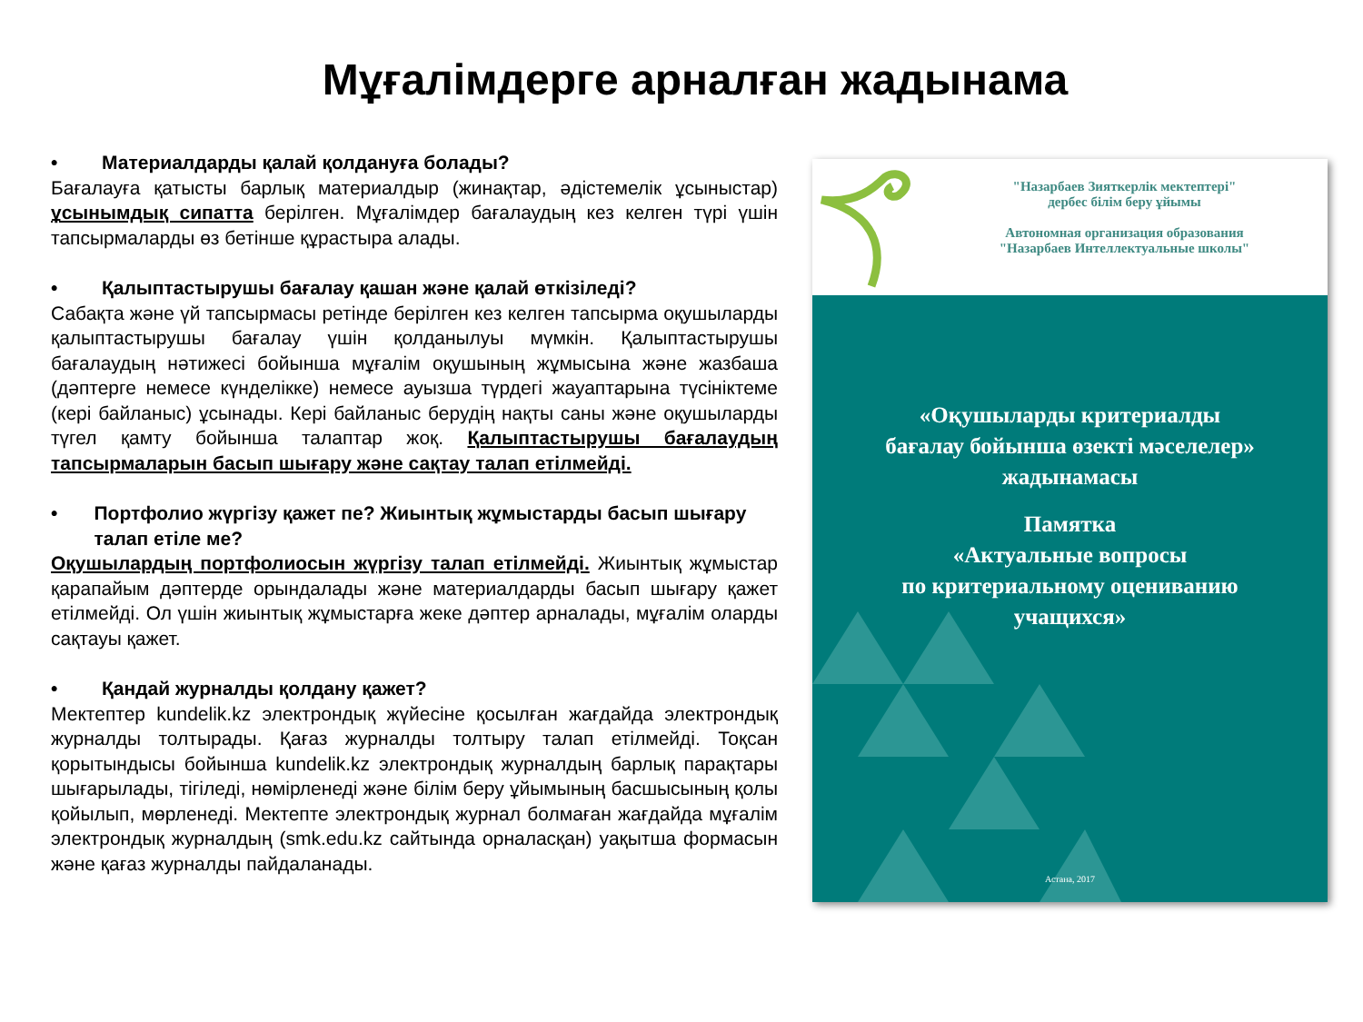Мұғалімдерге арналған жадынама
• Материалдарды қалай қолдануға болады?
Бағалауға қатысты барлық материалдыр (жинақтар, әдістемелік ұсыныстар) ұсынымдық сипатта берілген. Мұғалімдер бағалаудың кез келген түрі үшін тапсырмаларды өз бетінше құрастыра алады.
• Қалыптастырушы бағалау қашан және қалай өткізіледі?
Сабақта және үй тапсырмасы ретінде берілген кез келген тапсырма оқушыларды қалыптастырушы бағалау үшін қолданылуы мүмкін. Қалыптастырушы бағалаудың нәтижесі бойынша мұғалім оқушының жұмысына және жазбаша (дәптерге немесе күнделікке) немесе ауызша түрдегі жауаптарына түсініктеме (кері байланыс) ұсынады. Кері байланыс берудің нақты саны және оқушыларды түгел қамту бойынша талаптар жоқ. Қалыптастырушы бағалаудың тапсырмаларын басып шығару және сақтау талап етілмейді.
• Портфолио жүргізу қажет пе? Жиынтық жұмыстарды басып шығару талап етіле ме?
Оқушылардың портфолиосын жүргізу талап етілмейді. Жиынтық жұмыстар қарапайым дәптерде орындалады және материалдарды басып шығару қажет етілмейді. Ол үшін жиынтық жұмыстарға жеке дәптер арналады, мұғалім оларды сақтауы қажет.
• Қандай журналды қолдану қажет?
Мектептер kundelik.kz электрондық жүйесіне қосылған жағдайда электрондық журналды толтырады. Қағаз журналды толтыру талап етілмейді. Тоқсан қорытындысы бойынша kundelik.kz электрондық журналдың барлық парақтары шығарылады, тігіледі, нөмірленеді және білім беру ұйымының басшысының қолы қойылып, мөрленеді. Мектепте электрондық журнал болмаған жағдайда мұғалім электрондық журналдың (smk.edu.kz сайтында орналасқан) уақытша формасын және қағаз журналды пайдаланады.
"Назарбаев Зияткерлік мектептері"
дербес білім беру ұйымы
Автономная организация образования
"Назарбаев Интеллектуальные школы"
«Оқушыларды критериалды
бағалау бойынша өзекті мәселелер»
жадынамасы
Памятка
«Актуальные вопросы
по критериальному оцениванию
учащихся»
Астана, 2017